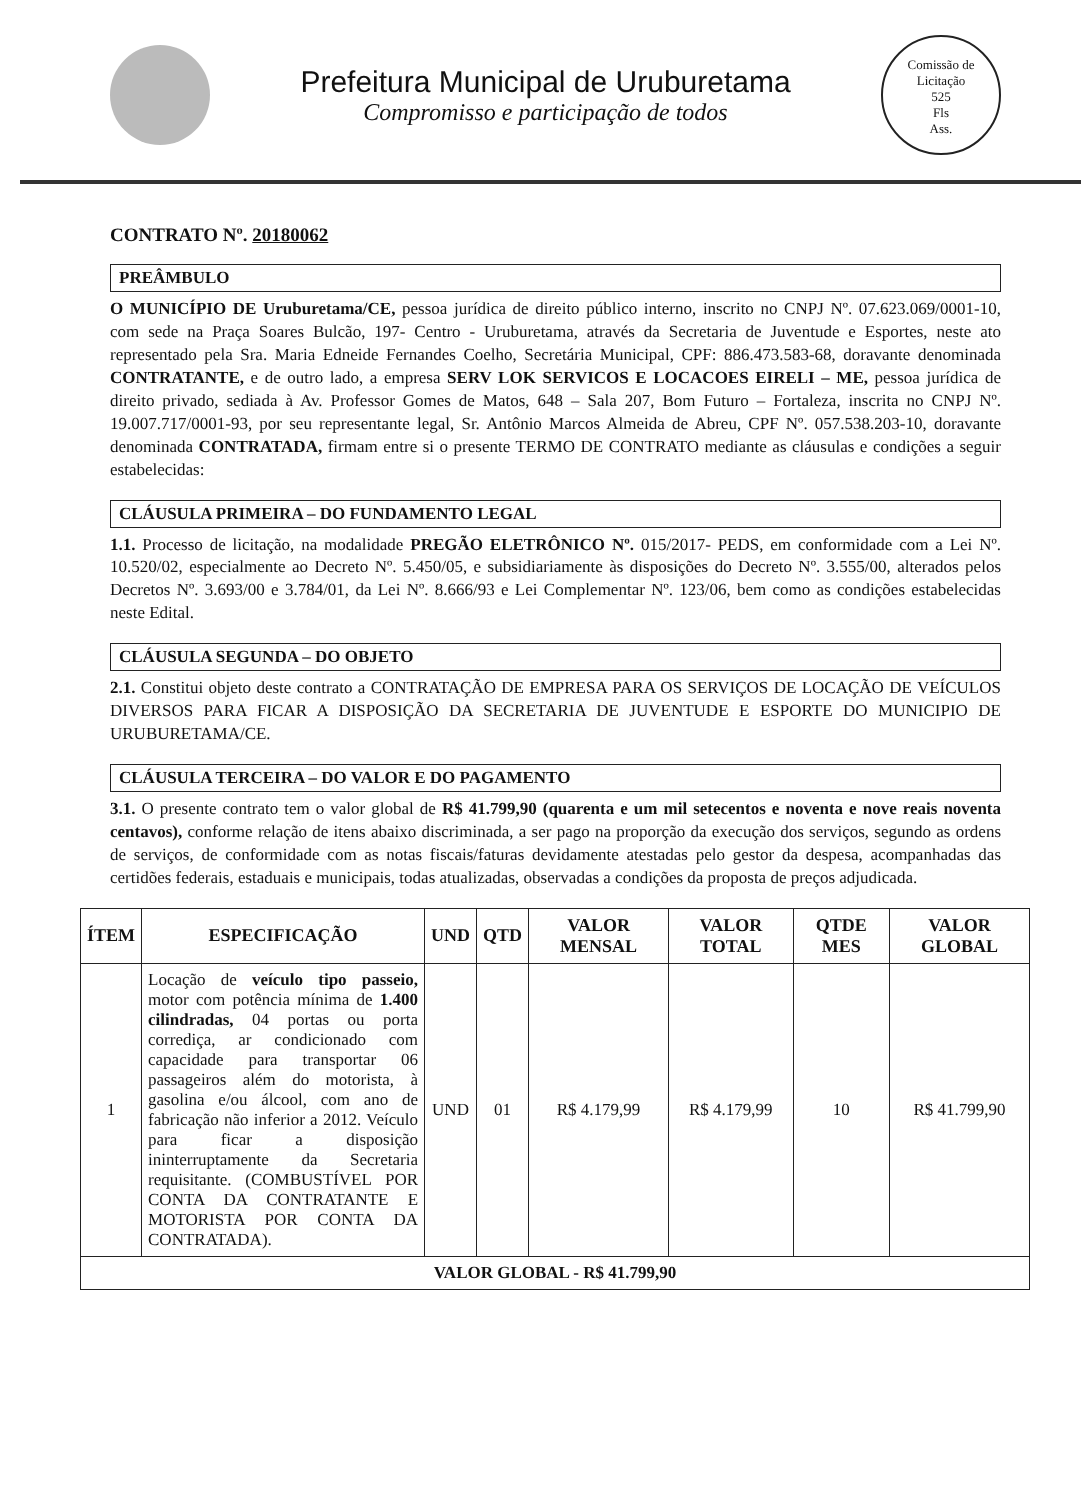Prefeitura Municipal de Uruburetama
Compromisso e participação de todos
Comissão de Licitação
525
Fls
Ass.
CONTRATO Nº. 20180062
PREÂMBULO
O MUNICÍPIO DE Uruburetama/CE, pessoa jurídica de direito público interno, inscrito no CNPJ Nº. 07.623.069/0001-10, com sede na Praça Soares Bulcão, 197- Centro - Uruburetama, através da Secretaria de Juventude e Esportes, neste ato representado pela Sra. Maria Edneide Fernandes Coelho, Secretária Municipal, CPF: 886.473.583-68, doravante denominada CONTRATANTE, e de outro lado, a empresa SERV LOK SERVICOS E LOCACOES EIRELI – ME, pessoa jurídica de direito privado, sediada à Av. Professor Gomes de Matos, 648 – Sala 207, Bom Futuro – Fortaleza, inscrita no CNPJ Nº. 19.007.717/0001-93, por seu representante legal, Sr. Antônio Marcos Almeida de Abreu, CPF Nº. 057.538.203-10, doravante denominada CONTRATADA, firmam entre si o presente TERMO DE CONTRATO mediante as cláusulas e condições a seguir estabelecidas:
CLÁUSULA PRIMEIRA – DO FUNDAMENTO LEGAL
1.1. Processo de licitação, na modalidade PREGÃO ELETRÔNICO Nº. 015/2017- PEDS, em conformidade com a Lei Nº. 10.520/02, especialmente ao Decreto Nº. 5.450/05, e subsidiariamente às disposições do Decreto Nº. 3.555/00, alterados pelos Decretos Nº. 3.693/00 e 3.784/01, da Lei Nº. 8.666/93 e Lei Complementar Nº. 123/06, bem como as condições estabelecidas neste Edital.
CLÁUSULA SEGUNDA – DO OBJETO
2.1. Constitui objeto deste contrato a CONTRATAÇÃO DE EMPRESA PARA OS SERVIÇOS DE LOCAÇÃO DE VEÍCULOS DIVERSOS PARA FICAR A DISPOSIÇÃO DA SECRETARIA DE JUVENTUDE E ESPORTE DO MUNICIPIO DE URUBURETAMA/CE.
CLÁUSULA TERCEIRA – DO VALOR E DO PAGAMENTO
3.1. O presente contrato tem o valor global de R$ 41.799,90 (quarenta e um mil setecentos e noventa e nove reais noventa centavos), conforme relação de itens abaixo discriminada, a ser pago na proporção da execução dos serviços, segundo as ordens de serviços, de conformidade com as notas fiscais/faturas devidamente atestadas pelo gestor da despesa, acompanhadas das certidões federais, estaduais e municipais, todas atualizadas, observadas a condições da proposta de preços adjudicada.
| ÍTEM | ESPECIFICAÇÃO | UND | QTD | VALOR MENSAL | VALOR TOTAL | QTDE MES | VALOR GLOBAL |
| --- | --- | --- | --- | --- | --- | --- | --- |
| 1 | Locação de veículo tipo passeio, motor com potência mínima de 1.400 cilindradas, 04 portas ou porta corrediça, ar condicionado com capacidade para transportar 06 passageiros além do motorista, à gasolina e/ou álcool, com ano de fabricação não inferior a 2012. Veículo para ficar a disposição ininterruptamente da Secretaria requisitante. (COMBUSTÍVEL POR CONTA DA CONTRATANTE E MOTORISTA POR CONTA DA CONTRATADA). | UND | 01 | R$ 4.179,99 | R$ 4.179,99 | 10 | R$ 41.799,90 |
| VALOR GLOBAL - R$ 41.799,90 | | | | | | | |